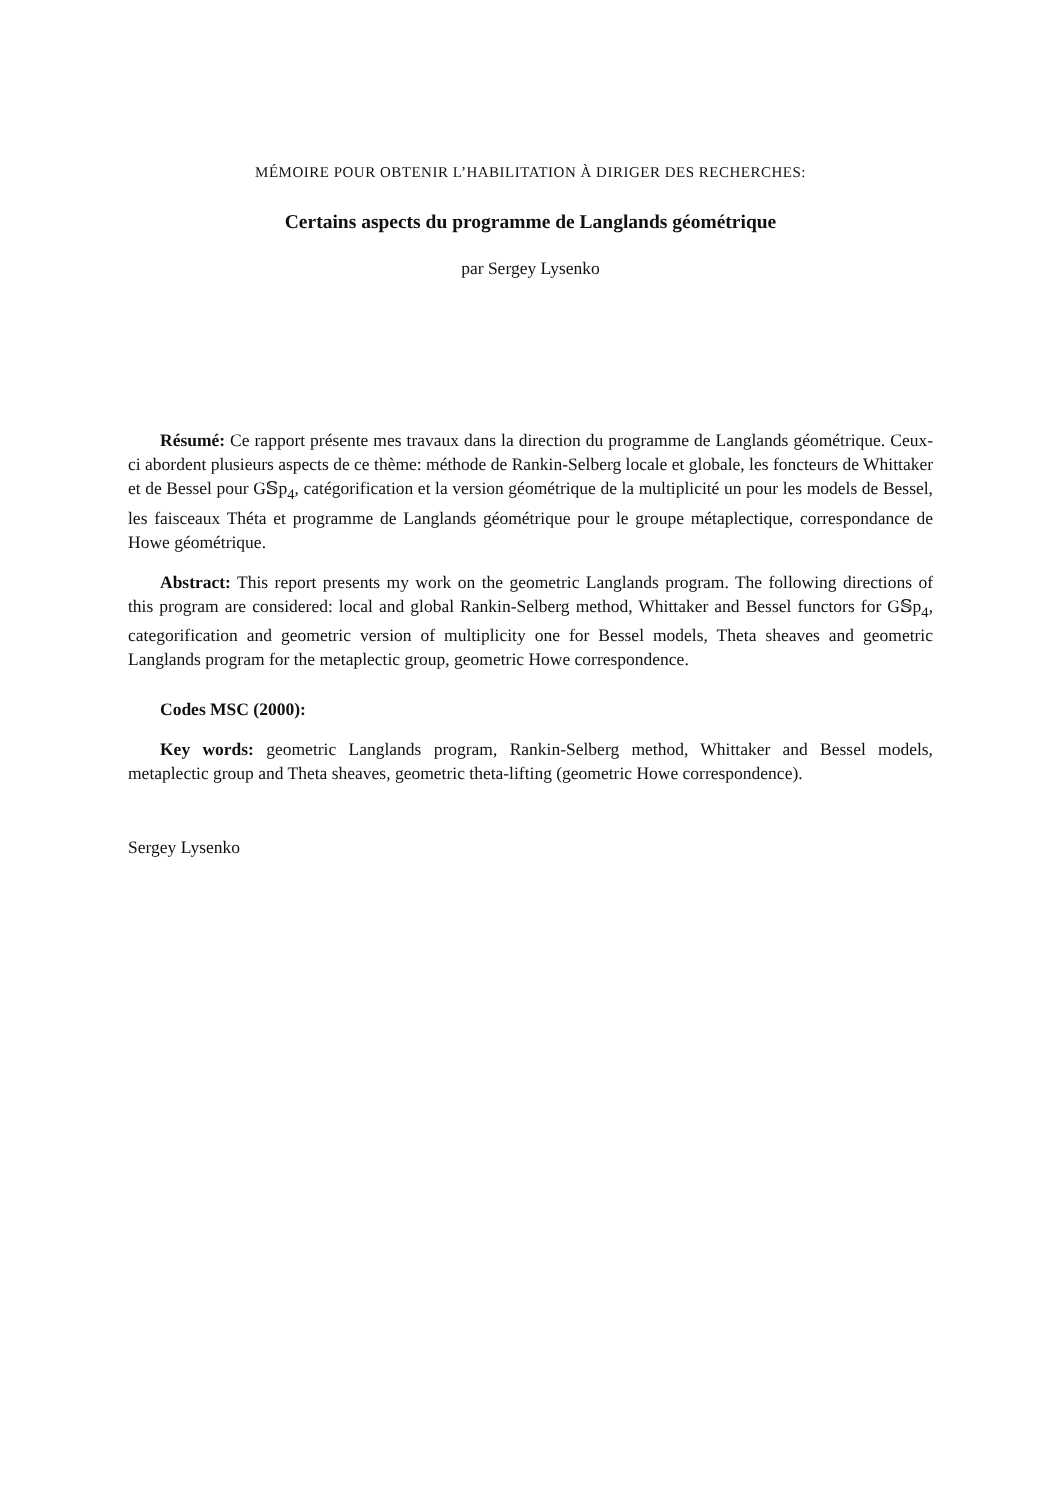MÉMOIRE POUR OBTENIR L’HABILITATION À DIRIGER DES RECHERCHES:
Certains aspects du programme de Langlands géométrique
par Sergey Lysenko
Résumé: Ce rapport présente mes travaux dans la direction du programme de Langlands géométrique. Ceux-ci abordent plusieurs aspects de ce thème: méthode de Rankin-Selberg locale et globale, les foncteurs de Whittaker et de Bessel pour G𝕊p<sub>4</sub>, catégorification et la version géométrique de la multiplicité un pour les models de Bessel, les faisceaux Théta et programme de Langlands géométrique pour le groupe métaplectique, correspondance de Howe géométrique.
Abstract: This report presents my work on the geometric Langlands program. The following directions of this program are considered: local and global Rankin-Selberg method, Whittaker and Bessel functors for G𝕊p<sub>4</sub>, categorification and geometric version of multiplicity one for Bessel models, Theta sheaves and geometric Langlands program for the metaplectic group, geometric Howe correspondence.
Codes MSC (2000):
Key words: geometric Langlands program, Rankin-Selberg method, Whittaker and Bessel models, metaplectic group and Theta sheaves, geometric theta-lifting (geometric Howe correspondence).
Sergey Lysenko